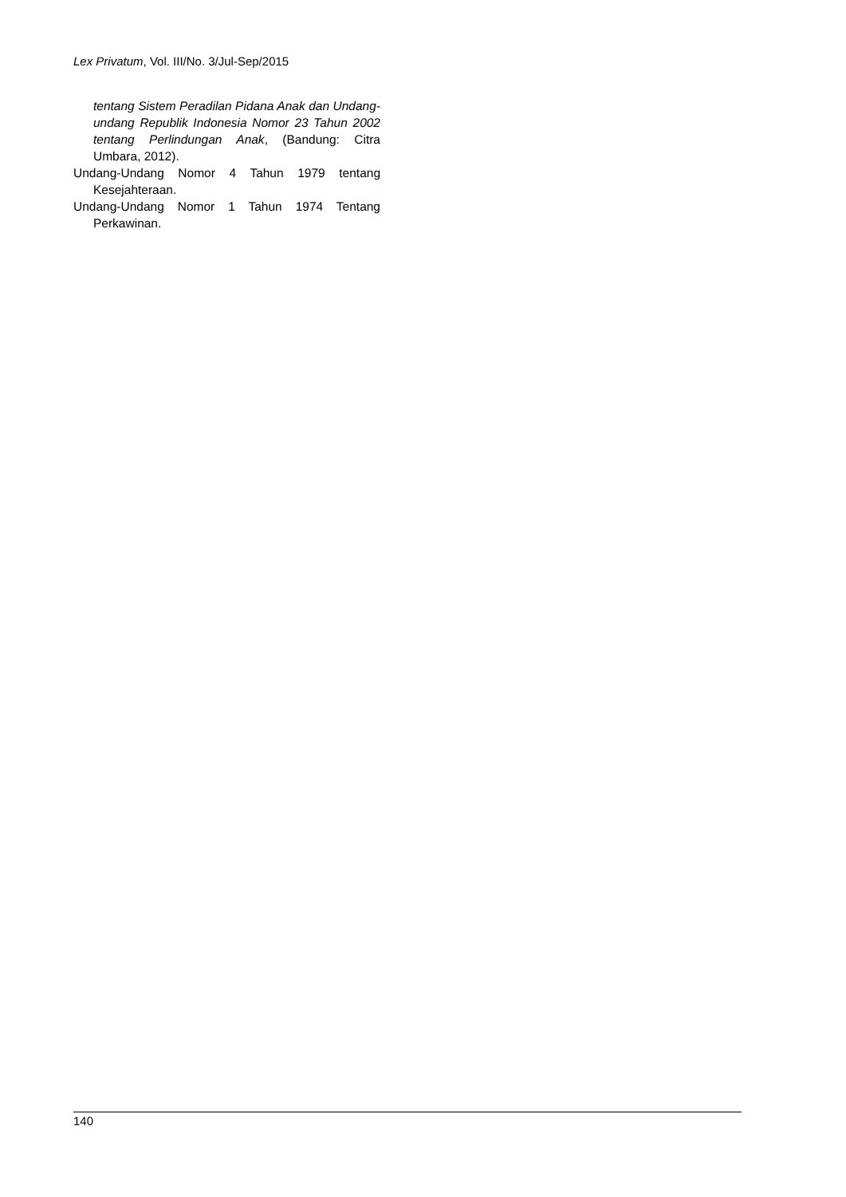Lex Privatum, Vol. III/No. 3/Jul-Sep/2015
tentang Sistem Peradilan Pidana Anak dan Undang-undang Republik Indonesia Nomor 23 Tahun 2002 tentang Perlindungan Anak, (Bandung: Citra Umbara, 2012).
Undang-Undang Nomor 4 Tahun 1979 tentang Kesejahteraan.
Undang-Undang Nomor 1 Tahun 1974 Tentang Perkawinan.
140